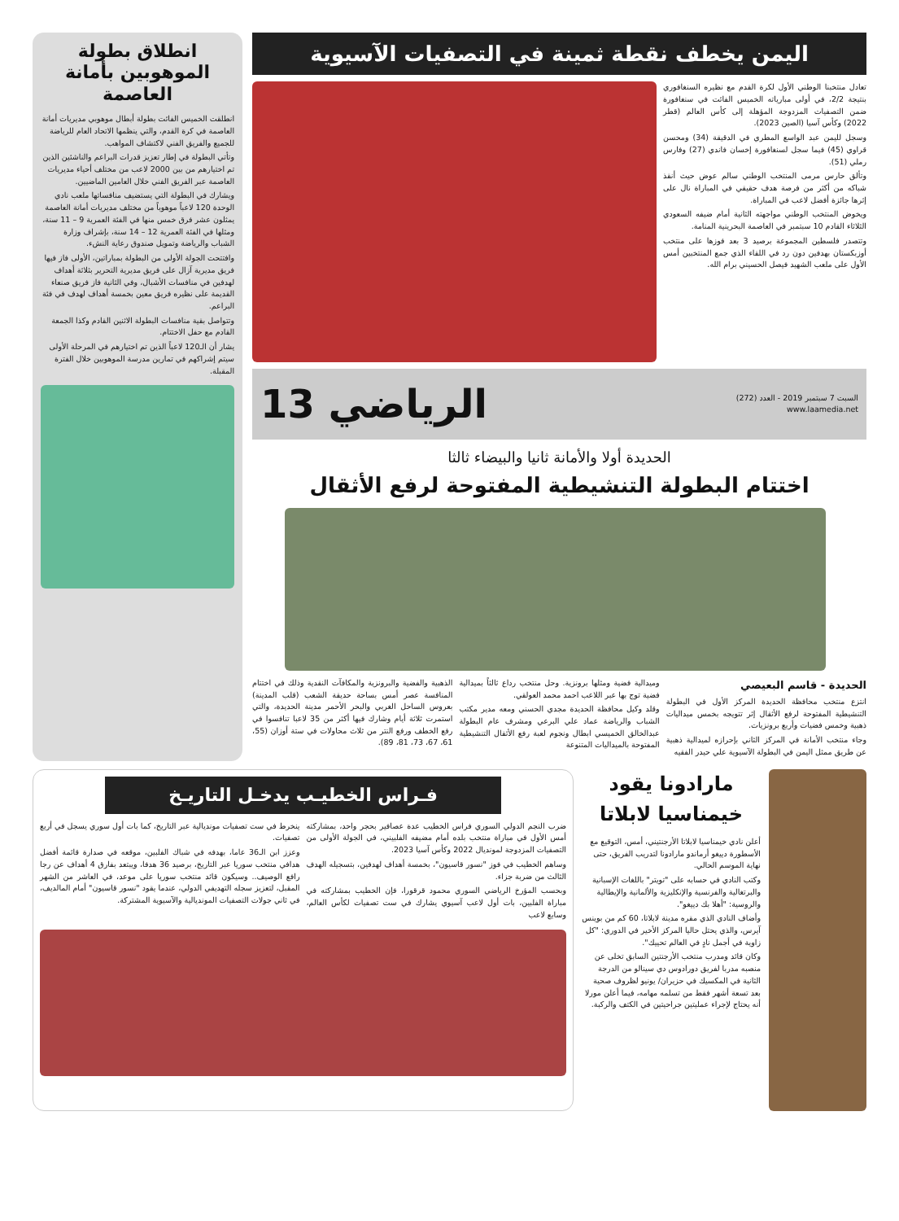اليمن يخطف نقطة ثمينة في التصفيات الآسيوية
تعادل منتخبنا الوطني الأول لكرة القدم مع نظيره السنغافوري بنتيجة 2/2، في أولى مبارياته الخميس الفائت في سنغافورة ضمن التصفيات المزدوجة المؤهلة إلى كأس العالم (قطر 2022) وكأس آسيا (الصين 2023).
وسجل لليمن عبد الواسع المطري في الدقيقة (34) ومحسن قراوي (45) فيما سجل لسنغافورة إخسان فاندي (27) وفارس رملي (51).
وتألق حارس مرمى المنتخب الوطني سالم عوض حيث أنقذ شباكه من أكثر من فرصة هدف حقيقي في المباراة نال على إثرها جائزة أفضل لاعب في المباراة.
ويخوض المنتخب الوطني مواجهته الثانية أمام ضيفه السعودي الثلاثاء القادم 10 سبتمبر في العاصمة البحرينية المنامة.
وتتصدر فلسطين المجموعة برصيد 3 بعد فوزها على منتخب أوزبكستان بهدفين دون رد في اللقاء الذي جمع المنتخبين أمس الأول على ملعب الشهيد فيصل الحسيني برام الله.
السبت 7 سبتمبر 2019 - العدد (272)
www.laamedia.net
الرياضي 13
الحديدة أولا والأمانة ثانيا والبيضاء ثالثا
اختتام البطولة التنشيطية المفتوحة لرفع الأثقال
الحديدة - قاسم البعيصي
انتزع منتخب محافظة الحديدة المركز الأول في البطولة التنشيطية المفتوحة لرفع الأثقال إثر تتويجه بخمس ميداليات ذهبية وخمس فضيات وأربع برونزيات.
وجاء منتخب الأمانة في المركز الثاني بإحرازه لميدالية ذهبية عن طريق ممثل اليمن في البطولة الآسيوية علي حيدر الفقيه
وميدالية فضية ومثلها برونزية. وحل منتخب رداع ثالثاً بميدالية فضية توج بها عبر اللاعب احمد محمد العولقي.
وقلد وكيل محافظة الحديدة مجدي الحسني ومعه مدير مكتب الشباب والرياضة عماد علي البرعي ومشرف عام البطولة عبدالخالق الخميسي ابطال ونجوم لعبة رفع الأثقال التنشيطية المفتوحة بالميداليات المتنوعة
الذهبية والفضية والبرونزية والمكافآت النقدية وذلك في اختتام المنافسة عصر أمس بساحة حديقة الشعب (قلب المدينة) بعروس الساحل الغربي والبحر الأحمر مدينة الحديدة، والتي استمرت ثلاثة أيام وشارك فيها أكثر من 35 لاعبا تنافسوا في رفع الخطف ورفع النتر من ثلاث محاولات في ستة أوزان (55، 61، 67، 73، 81، 89).
انطلاق بطولة الموهوبين بأمانة العاصمة
انطلقت الخميس الفائت بطولة أبطال موهوبي مديريات أمانة العاصمة في كرة القدم، والتي ينظمها الاتحاد العام للرياضة للجميع والفريق الفني لاكتشاف المواهب.
وتأتي البطولة في إطار تعزيز قدرات البراعم والناشئين الذين تم اختيارهم من بين 2000 لاعب من مختلف أحياء مديريات العاصمة عبر الفريق الفني خلال العامين الماضيين.
ويشارك في البطولة التي يستضيف منافساتها ملعب نادي الوحدة 120 لاعباً موهوباً من مختلف مديريات أمانة العاصمة يمثلون عشر فرق خمس منها في الفئة العمرية 9 – 11 سنة، ومثلها في الفئة العمرية 12 – 14 سنة، بإشراف وزارة الشباب والرياضة وتمويل صندوق رعاية النشء.
وافتتحت الجولة الأولى من البطولة بمباراتين، الأولى فاز فيها فريق مديرية آزال على فريق مديرية التحرير بثلاثة أهداف لهدفين في منافسات الأشبال، وفي الثانية فاز فريق صنعاء القديمة على نظيره فريق معين بخمسة أهداف لهدف في فئة البراعم.
وتتواصل بقية منافسات البطولة الاثنين القادم وكذا الجمعة القادم مع حفل الاختتام.
يشار أن الـ120 لاعباً الذين تم اختيارهم في المرحلة الأولى سيتم إشراكهم في تمارين مدرسة الموهوبين خلال الفترة المقبلة.
مارادونا يقود خيمناسيا لابلاتا
أعلن نادي خيمناسيا لابلاتا الأرجنتيني، أمس، التوقيع مع الأسطورة دييغو أرماندو مارادونا لتدريب الفريق، حتى نهاية الموسم الحالي.
وكتب النادي في حسابه على "تويتر" باللغات الإسبانية والبرتغالية والفرنسية والإنكليزية والألمانية والإيطالية والروسية: "أهلا بك دييغو".
وأضاف النادي الذي مقره مدينة لابلاتا، 60 كم من بوينس آيرس، والذي يحتل حاليا المركز الأخير في الدوري: "كل زاوية في أجمل نادٍ في العالم تحييك".
وكان قائد ومدرب منتخب الأرجنتين السابق تخلى عن منصبه مدربا لفريق دورادوس دي سينالو من الدرجة الثانية في المكسيك في حزيران/ يونيو لظروف صحية بعد تسعة أشهر فقط من تسلمه مهامه، فيما أعلن مورلا أنه يحتاج لإجراء عمليتين جراحيتين في الكتف والركبة.
فـراس الخطيـب يدخـل التاريـخ
ضرب النجم الدولي السوري فراس الخطيب عدة عصافير بحجر واحد، بمشاركته أمس الأول في مباراة منتخب بلده أمام مضيفه الفلبيني، في الجولة الأولى من التصفيات المزدوجة لمونديال 2022 وكأس آسيا 2023.
وساهم الخطيب في فوز "نسور قاسيون"، بخمسة أهداف لهدفين، بتسجيله الهدف الثالث من ضربة جزاء.
وبحسب المؤرخ الرياضي السوري محمود قرقورا، فإن الخطيب بمشاركته في مباراة الفلبين، بات أول لاعب آسيوي يشارك في ست تصفيات لكأس العالم، وسابع لاعب
ينخرط في ست تصفيات مونديالية عبر التاريخ، كما بات أول سوري يسجل في أربع تصفيات.
وعزز ابن الـ36 عاما، بهدفه في شباك الفلبين، موقعه في صدارة قائمة أفضل هدافي منتخب سوريا عبر التاريخ، برصيد 36 هدفا، ويبتعد بفارق 4 أهداف عن رجا رافع الوصيف.. وسيكون قائد منتخب سوريا على موعد، في العاشر من الشهر المقبل، لتعزيز سجله التهديفي الدولي، عندما يقود "نسور قاسيون" أمام المالديف، في ثاني جولات التصفيات المونديالية والآسيوية المشتركة.